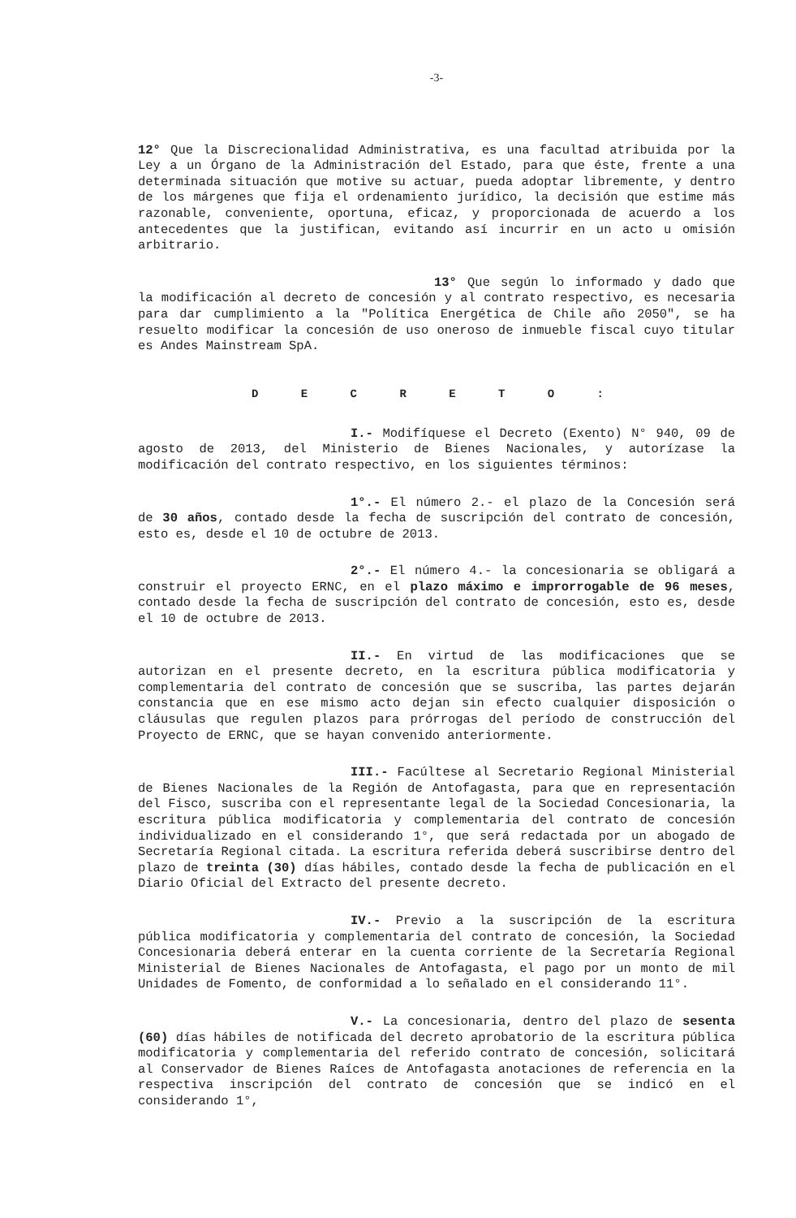-3-
12° Que la Discrecionalidad Administrativa, es una facultad atribuida por la Ley a un Órgano de la Administración del Estado, para que éste, frente a una determinada situación que motive su actuar, pueda adoptar libremente, y dentro de los márgenes que fija el ordenamiento jurídico, la decisión que estime más razonable, conveniente, oportuna, eficaz, y proporcionada de acuerdo a los antecedentes que la justifican, evitando así incurrir en un acto u omisión arbitrario.
13° Que según lo informado y dado que la modificación al decreto de concesión y al contrato respectivo, es necesaria para dar cumplimiento a la "Política Energética de Chile año 2050", se ha resuelto modificar la concesión de uso oneroso de inmueble fiscal cuyo titular es Andes Mainstream SpA.
D E C R E T O :
I.- Modifíquese el Decreto (Exento) N° 940, 09 de agosto de 2013, del Ministerio de Bienes Nacionales, y autorízase la modificación del contrato respectivo, en los siguientes términos:
1°.- El número 2.- el plazo de la Concesión será de 30 años, contado desde la fecha de suscripción del contrato de concesión, esto es, desde el 10 de octubre de 2013.
2°.- El número 4.- la concesionaria se obligará a construir el proyecto ERNC, en el plazo máximo e improrrogable de 96 meses, contado desde la fecha de suscripción del contrato de concesión, esto es, desde el 10 de octubre de 2013.
II.- En virtud de las modificaciones que se autorizan en el presente decreto, en la escritura pública modificatoria y complementaria del contrato de concesión que se suscriba, las partes dejarán constancia que en ese mismo acto dejan sin efecto cualquier disposición o cláusulas que regulen plazos para prórrogas del período de construcción del Proyecto de ERNC, que se hayan convenido anteriormente.
III.- Facúltese al Secretario Regional Ministerial de Bienes Nacionales de la Región de Antofagasta, para que en representación del Fisco, suscriba con el representante legal de la Sociedad Concesionaria, la escritura pública modificatoria y complementaria del contrato de concesión individualizado en el considerando 1°, que será redactada por un abogado de Secretaría Regional citada. La escritura referida deberá suscribirse dentro del plazo de treinta (30) días hábiles, contado desde la fecha de publicación en el Diario Oficial del Extracto del presente decreto.
IV.- Previo a la suscripción de la escritura pública modificatoria y complementaria del contrato de concesión, la Sociedad Concesionaria deberá enterar en la cuenta corriente de la Secretaría Regional Ministerial de Bienes Nacionales de Antofagasta, el pago por un monto de mil Unidades de Fomento, de conformidad a lo señalado en el considerando 11°.
V.- La concesionaria, dentro del plazo de sesenta (60) días hábiles de notificada del decreto aprobatorio de la escritura pública modificatoria y complementaria del referido contrato de concesión, solicitará al Conservador de Bienes Raíces de Antofagasta anotaciones de referencia en la respectiva inscripción del contrato de concesión que se indicó en el considerando 1°,